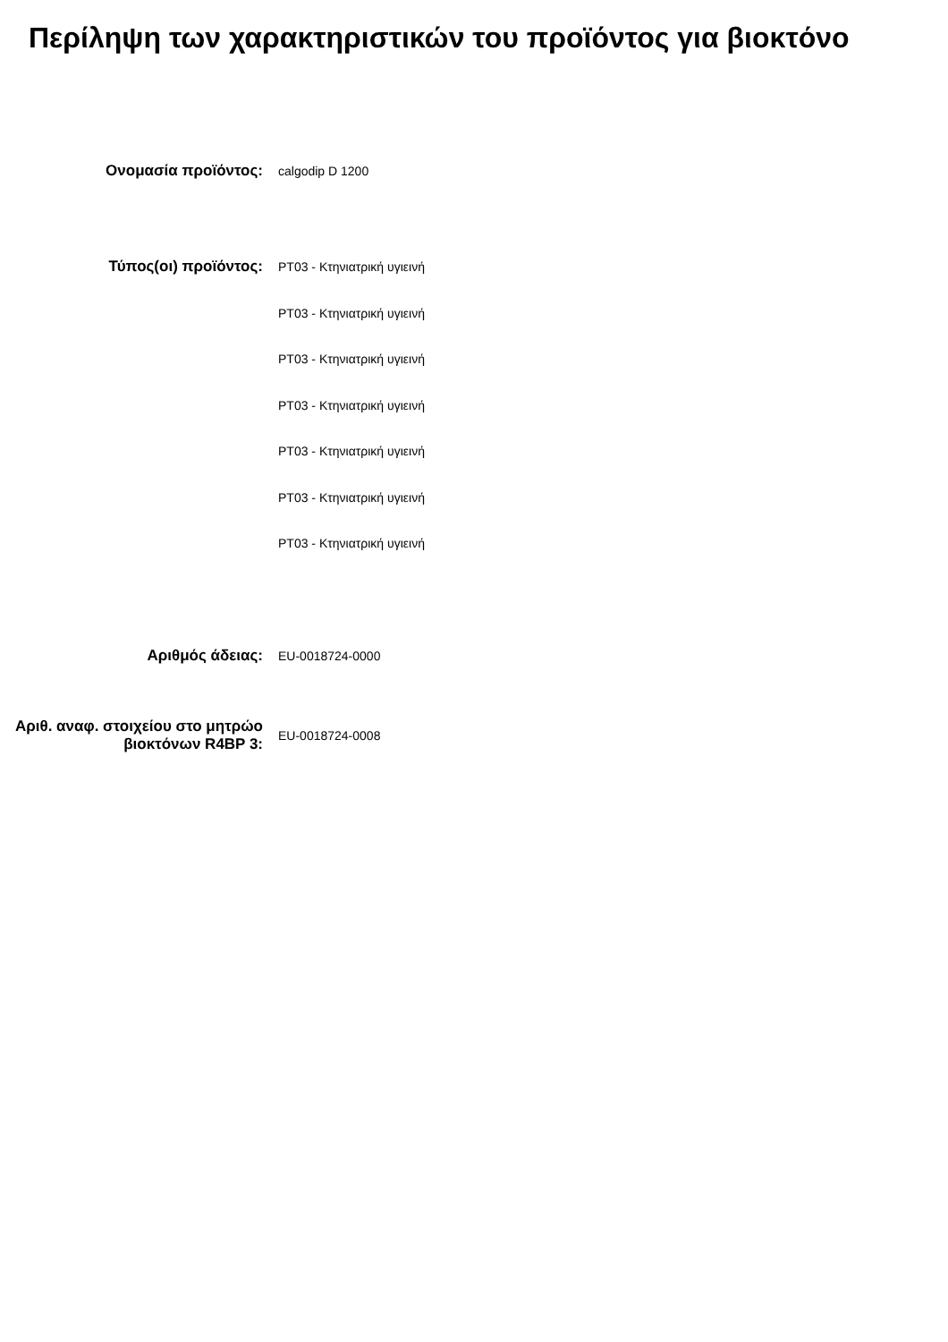Περίληψη των χαρακτηριστικών του προϊόντος για βιοκτόνο
Ονομασία προϊόντος:
calgodip D 1200
Τύπος(οι) προϊόντος:
PT03 - Κτηνιατρική υγιεινή
PT03 - Κτηνιατρική υγιεινή
PT03 - Κτηνιατρική υγιεινή
PT03 - Κτηνιατρική υγιεινή
PT03 - Κτηνιατρική υγιεινή
PT03 - Κτηνιατρική υγιεινή
PT03 - Κτηνιατρική υγιεινή
Αριθμός άδειας:
EU-0018724-0000
Αριθ. αναφ. στοιχείου στο μητρώο βιοκτόνων R4BP 3:
EU-0018724-0008